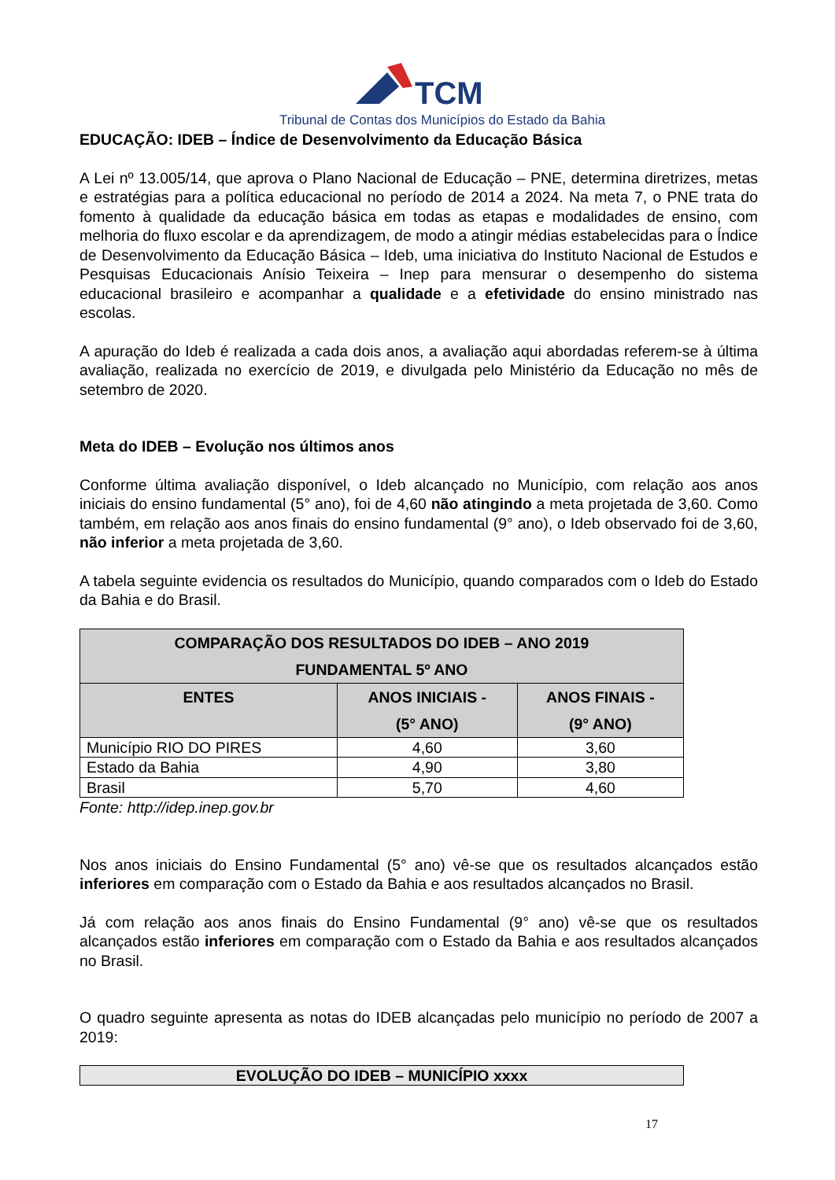TCM
Tribunal de Contas dos Municípios do Estado da Bahia
EDUCAÇÃO: IDEB – Índice de Desenvolvimento da Educação Básica
A Lei nº 13.005/14, que aprova o Plano Nacional de Educação – PNE, determina diretrizes, metas e estratégias para a política educacional no período de 2014 a 2024. Na meta 7, o PNE trata do fomento à qualidade da educação básica em todas as etapas e modalidades de ensino, com melhoria do fluxo escolar e da aprendizagem, de modo a atingir médias estabelecidas para o Índice de Desenvolvimento da Educação Básica – Ideb, uma iniciativa do Instituto Nacional de Estudos e Pesquisas Educacionais Anísio Teixeira – Inep para mensurar o desempenho do sistema educacional brasileiro e acompanhar a qualidade e a efetividade do ensino ministrado nas escolas.
A apuração do Ideb é realizada a cada dois anos, a avaliação aqui abordadas referem-se à última avaliação, realizada no exercício de 2019, e divulgada pelo Ministério da Educação no mês de setembro de 2020.
Meta do IDEB – Evolução nos últimos anos
Conforme última avaliação disponível, o Ideb alcançado no Município, com relação aos anos iniciais do ensino fundamental (5° ano), foi de 4,60 não atingindo a meta projetada de 3,60. Como também, em relação aos anos finais do ensino fundamental (9° ano), o Ideb observado foi de 3,60, não inferior a meta projetada de 3,60.
A tabela seguinte evidencia os resultados do Município, quando comparados com o Ideb do Estado da Bahia e do Brasil.
| COMPARAÇÃO DOS RESULTADOS DO IDEB – ANO 2019 FUNDAMENTAL 5º ANO | | |
| --- | --- | --- |
| ENTES | ANOS INICIAIS - (5° ANO) | ANOS FINAIS - (9° ANO) |
| Município RIO DO PIRES | 4,60 | 3,60 |
| Estado da Bahia | 4,90 | 3,80 |
| Brasil | 5,70 | 4,60 |
Fonte: http://idep.inep.gov.br
Nos anos iniciais do Ensino Fundamental (5° ano) vê-se que os resultados alcançados estão inferiores em comparação com o Estado da Bahia e aos resultados alcançados no Brasil.
Já com relação aos anos finais do Ensino Fundamental (9° ano) vê-se que os resultados alcançados estão inferiores em comparação com o Estado da Bahia e aos resultados alcançados no Brasil.
O quadro seguinte apresenta as notas do IDEB alcançadas pelo município no período de 2007 a 2019:
| EVOLUÇÃO DO IDEB – MUNICÍPIO xxxx |
| --- |
17